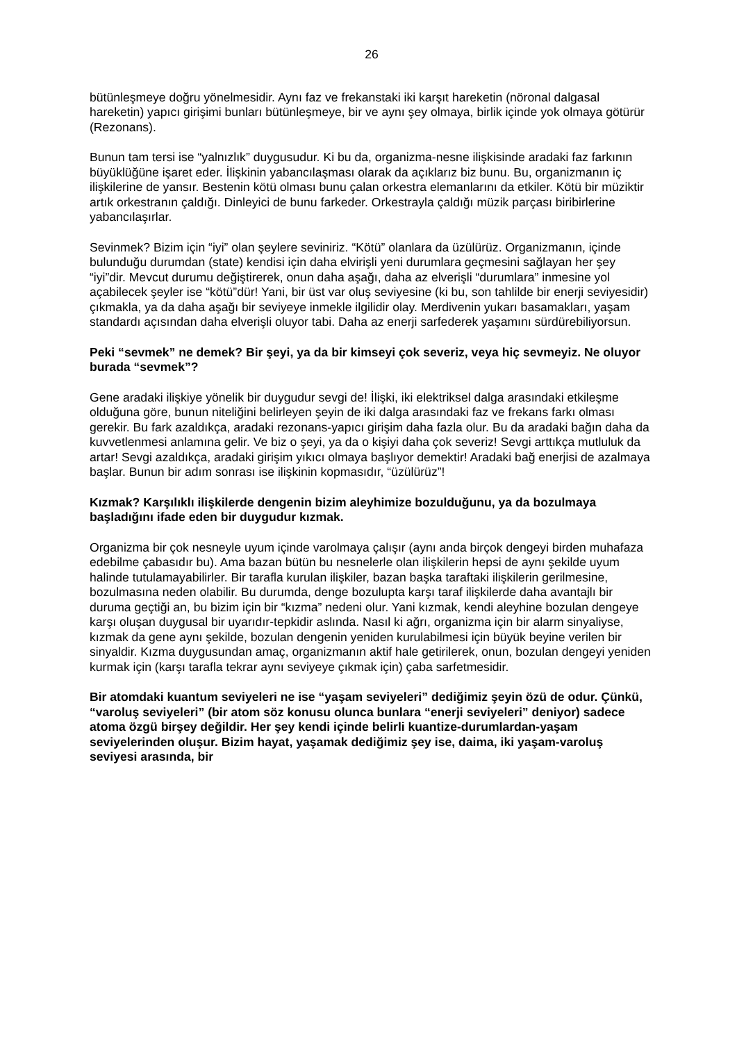26
bütünleşmeye doğru yönelmesidir. Aynı faz ve frekanstaki iki karşıt hareketin (nöronal dalgasal hareketin) yapıcı girişimi bunları bütünleşmeye, bir ve aynı şey olmaya, birlik içinde yok olmaya götürür (Rezonans).
Bunun tam tersi ise “yalnızlık” duygusudur. Ki bu da, organizma-nesne ilişkisinde aradaki faz farkının büyüklüğüne işaret eder. İlişkinin yabancılaşması olarak da açıklarız biz bunu. Bu, organizmanın iç ilişkilerine de yansır. Bestenin kötü olması bunu çalan orkestra elemanlarını da etkiler. Kötü bir müziktir artık orkestranın çaldığı. Dinleyici de bunu farkeder. Orkestrayla çaldığı müzik parçası biribirlerine yabancılaşırlar.
Sevinmek? Bizim için “iyi” olan şeylere seviniriz. “Kötü” olanlara da üzülürüz. Organizmanın, içinde bulunduğu durumdan (state) kendisi için daha elvirişli yeni durumlara geçmesini sağlayan her şey “iyi”dir. Mevcut durumu değiştirerek, onun daha aşağı, daha az elverişli “durumlara” inmesine yol açabilecek şeyler ise “kötü”dür! Yani, bir üst var oluş seviyesine (ki bu, son tahlilde bir enerji seviyesidir) çıkmakla, ya da daha aşağı bir seviyeye inmekle ilgilidir olay. Merdivenin yukarı basamakları, yaşam standardı açısından daha elverişli oluyor tabi. Daha az enerji sarfederek yaşamını sürdürebiliyorsun.
Peki “sevmek” ne demek? Bir şeyi, ya da bir kimseyi çok severiz, veya hiç sevmeyiz. Ne oluyor burada “sevmek”?
Gene aradaki ilişkiye yönelik bir duygudur sevgi de! İlişki, iki elektriksel dalga arasındaki etkileşme olduğuna göre, bunun niteliğini belirleyen şeyin de iki dalga arasındaki faz ve frekans farkı olması gerekir. Bu fark azaldıkça, aradaki rezonans-yapıcı girişim daha fazla olur. Bu da aradaki bağın daha da kuvvetlenmesi anlamına gelir. Ve biz o şeyi, ya da o kişiyi daha çok severiz! Sevgi arttıkça mutluluk da artar! Sevgi azaldıkça, aradaki girişim yıkıcı olmaya başlıyor demektir! Aradaki bağ enerjisi de azalmaya başlar. Bunun bir adım sonrası ise ilişkinin kopmasıdır, “üzülürüz”!
Kızmak? Karşılıklı ilişkilerde dengenin bizim aleyhimize bozulduğunu, ya da bozulmaya başladığını ifade eden bir duygudur kızmak.
Organizma bir çok nesneyle uyum içinde varolmaya çalışır (aynı anda birçok dengeyi birden muhafaza edebilme çabasıdır bu). Ama bazan bütün bu nesnelerle olan ilişkilerin hepsi de aynı şekilde uyum halinde tutulamayabilirler. Bir tarafla kurulan ilişkiler, bazan başka taraftaki ilişkilerin gerilmesine, bozulmasına neden olabilir. Bu durumda, denge bozulupta karşı taraf ilişkilerde daha avantajlı bir duruma geçtiği an, bu bizim için bir “kızma” nedeni olur. Yani kızmak, kendi aleyhine bozulan dengeye karşı oluşan duygusal bir uyarıdır-tepkidir aslında. Nasıl ki ağrı, organizma için bir alarm sinyaliyse, kızmak da gene aynı şekilde, bozulan dengenin yeniden kurulabilmesi için büyük beyine verilen bir sinyaldir. Kızma duygusundan amaç, organizmanın aktif hale getirilerek, onun, bozulan dengeyi yeniden kurmak için (karşı tarafla tekrar aynı seviyeye çıkmak için) çaba sarfetmesidir.
Bir atomdaki kuantum seviyeleri ne ise “yaşam seviyeleri” dediğimiz şeyin özü de odur. Çünkü, “varoluş seviyeleri” (bir atom söz konusu olunca bunlara “enerji seviyeleri” deniyor) sadece atoma özgü birşey değildir. Her şey kendi içinde belirli kuantize-durumlardan-yaşam seviyelerinden oluşur. Bizim hayat, yaşamak dediğimiz şey ise, daima, iki yaşam-varoluş seviyesi arasında, bir